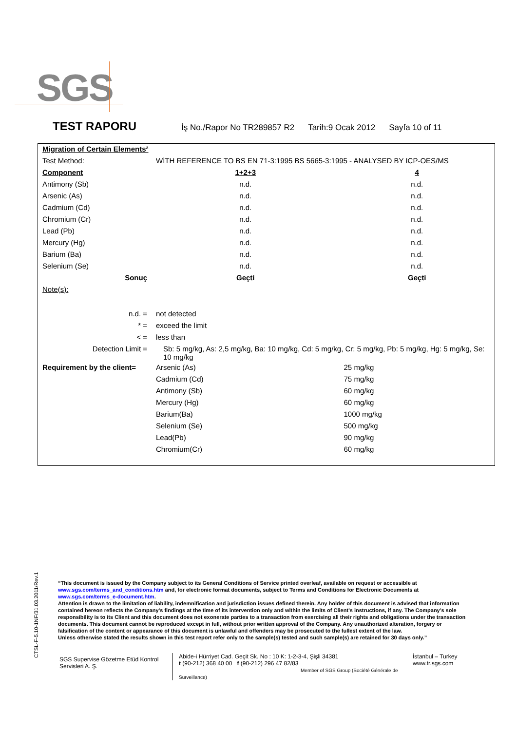SGS
TEST RAPORU İş No./Rapor No TR289857 R2 Tarih:9 Ocak 2012 Sayfa 10 of 11
| Migration of Certain Elements² | | |
| Test Method: | WİTH REFERENCE TO BS EN 71-3:1995 BS 5665-3:1995 - ANALYSED BY ICP-OES/MS | |
| Component | 1+2+3 | 4 |
| Antimony (Sb) | n.d. | n.d. |
| Arsenic (As) | n.d. | n.d. |
| Cadmium (Cd) | n.d. | n.d. |
| Chromium (Cr) | n.d. | n.d. |
| Lead (Pb) | n.d. | n.d. |
| Mercury (Hg) | n.d. | n.d. |
| Barium (Ba) | n.d. | n.d. |
| Selenium (Se) | n.d. | n.d. |
| Sonuç | Geçti | Geçti |
| Note(s): | | |
| n.d. = | not detected | |
| * = | exceed the limit | |
| < = | less than | |
| Detection Limit = | Sb: 5 mg/kg, As: 2,5 mg/kg, Ba: 10 mg/kg, Cd: 5 mg/kg, Cr: 5 mg/kg, Pb: 5 mg/kg, Hg: 5 mg/kg, Se: 10 mg/kg | |
| Requirement by the client= | Arsenic (As) | 25 mg/kg |
| | Cadmium (Cd) | 75 mg/kg |
| | Antimony (Sb) | 60 mg/kg |
| | Mercury (Hg) | 60 mg/kg |
| | Barium(Ba) | 1000 mg/kg |
| | Selenium (Se) | 500 mg/kg |
| | Lead(Pb) | 90 mg/kg |
| | Chromium(Cr) | 60 mg/kg |
CTSL-F-5.10-1NF/31.03.2011/Rev.1
“This document is issued by the Company subject to its General Conditions of Service printed overleaf, available on request or accessible at www.sgs.com/terms_and_conditions.htm and, for electronic format documents, subject to Terms and Conditions for Electronic Documents at www.sgs.com/terms_e-document.htm.
Attention is drawn to the limitation of liability, indemnification and jurisdiction issues defined therein. Any holder of this document is advised that information contained hereon reflects the Company’s findings at the time of its intervention only and within the limits of Client’s instructions, if any. The Company’s sole responsibility is to its Client and this document does not exonerate parties to a transaction from exercising all their rights and obligations under the transaction documents. This document cannot be reproduced except in full, without prior written approval of the Company. Any unauthorized alteration, forgery or falsification of the content or appearance of this document is unlawful and offenders may be prosecuted to the fullest extent of the law.
Unless otherwise stated the results shown in this test report refer only to the sample(s) tested and such sample(s) are retained for 30 days only.”
SGS Supervise Gözetme Etüd Kontrol Servisleri A. Ş.
Abide-i Hürriyet Cad. Geçit Sk. No : 10 K: 1-2-3-4, Şişli 34381
t (90-212) 368 40 00 f (90-212) 296 47 82/83
Member of SGS Group (Société Générale de Surveillance)
İstanbul – Turkey
www.tr.sgs.com